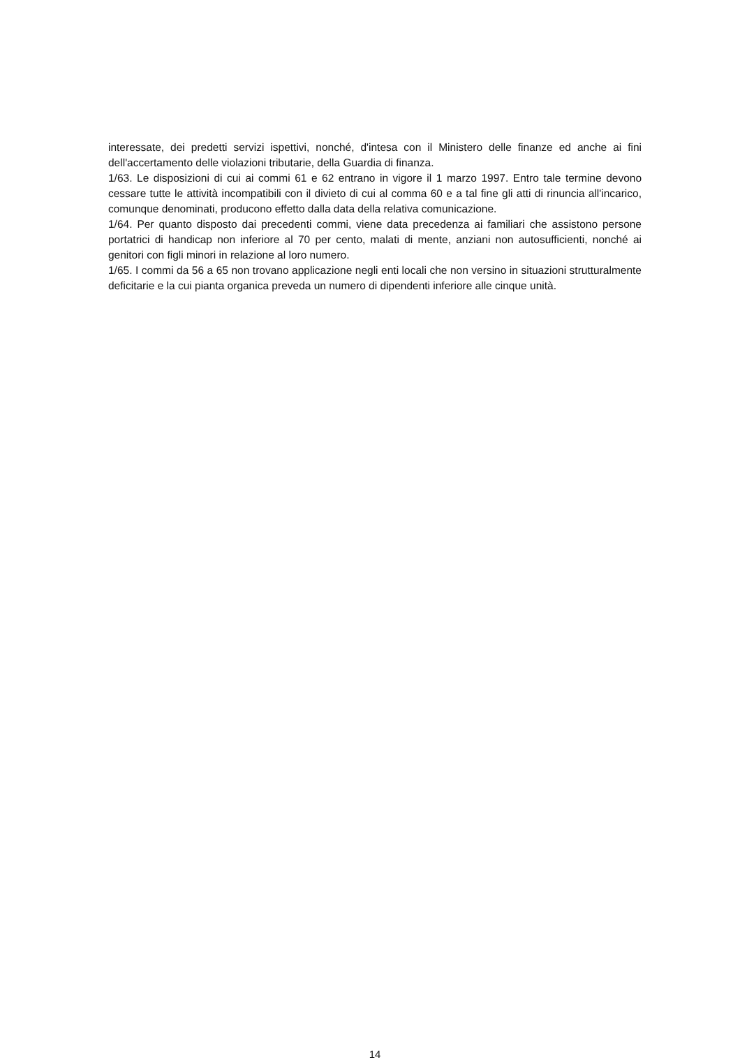interessate, dei predetti servizi ispettivi, nonché, d'intesa con il Ministero delle finanze ed anche ai fini dell'accertamento delle violazioni tributarie, della Guardia di finanza.
1/63. Le disposizioni di cui ai commi 61 e 62 entrano in vigore il 1 marzo 1997. Entro tale termine devono cessare tutte le attività incompatibili con il divieto di cui al comma 60 e a tal fine gli atti di rinuncia all'incarico, comunque denominati, producono effetto dalla data della relativa comunicazione.
1/64. Per quanto disposto dai precedenti commi, viene data precedenza ai familiari che assistono persone portatrici di handicap non inferiore al 70 per cento, malati di mente, anziani non autosufficienti, nonché ai genitori con figli minori in relazione al loro numero.
1/65. I commi da 56 a 65 non trovano applicazione negli enti locali che non versino in situazioni strutturalmente deficitarie e la cui pianta organica preveda un numero di dipendenti inferiore alle cinque unità.
14